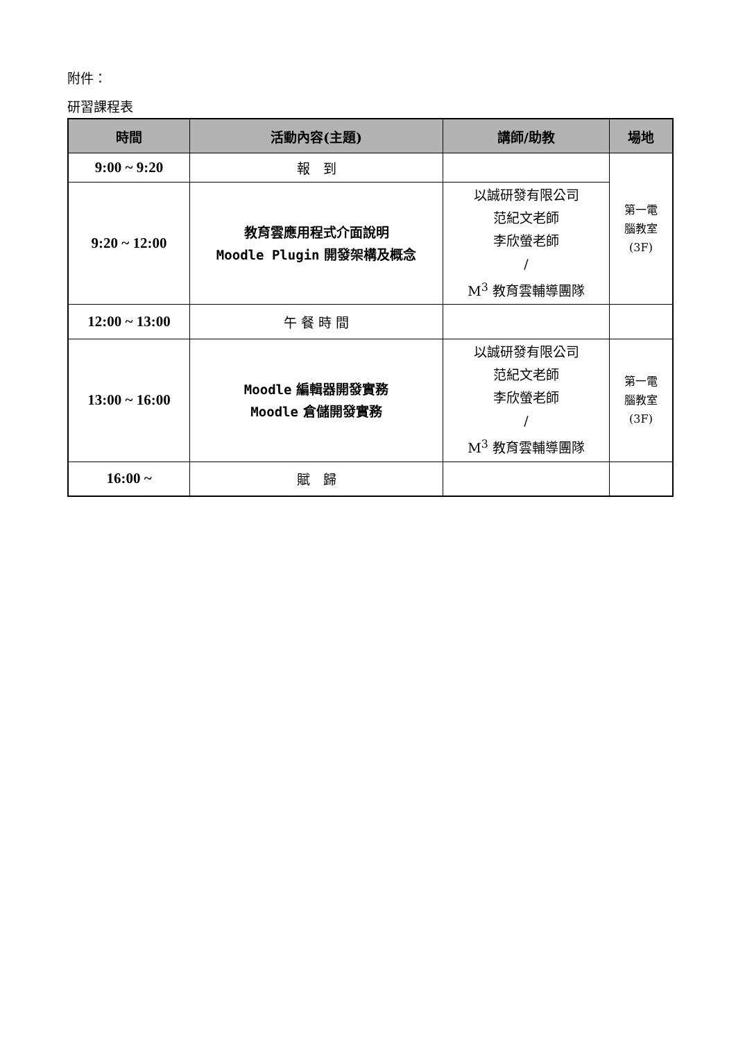附件：
研習課程表
| 時間 | 活動內容(主題) | 講師/助教 | 場地 |
| --- | --- | --- | --- |
| 9:00 ~ 9:20 | 報 到 | | 第一電 腦教室 (3F) |
| 9:20 ~ 12:00 | 教育雲應用程式介面說明 Moodle Plugin 開發架構及概念 | 以誠研發有限公司 范紀文老師 李欣螢老師 / M<sup>3</sup> 教育雲輔導團隊 | |
| 12:00 ~ 13:00 | 午 餐 時 間 | | |
| 13:00 ~ 16:00 | Moodle 編輯器開發實務 Moodle 倉儲開發實務 | 以誠研發有限公司 范紀文老師 李欣螢老師 / M<sup>3</sup> 教育雲輔導團隊 | 第一電 腦教室 (3F) |
| 16:00 ~ | 賦 歸 | | |